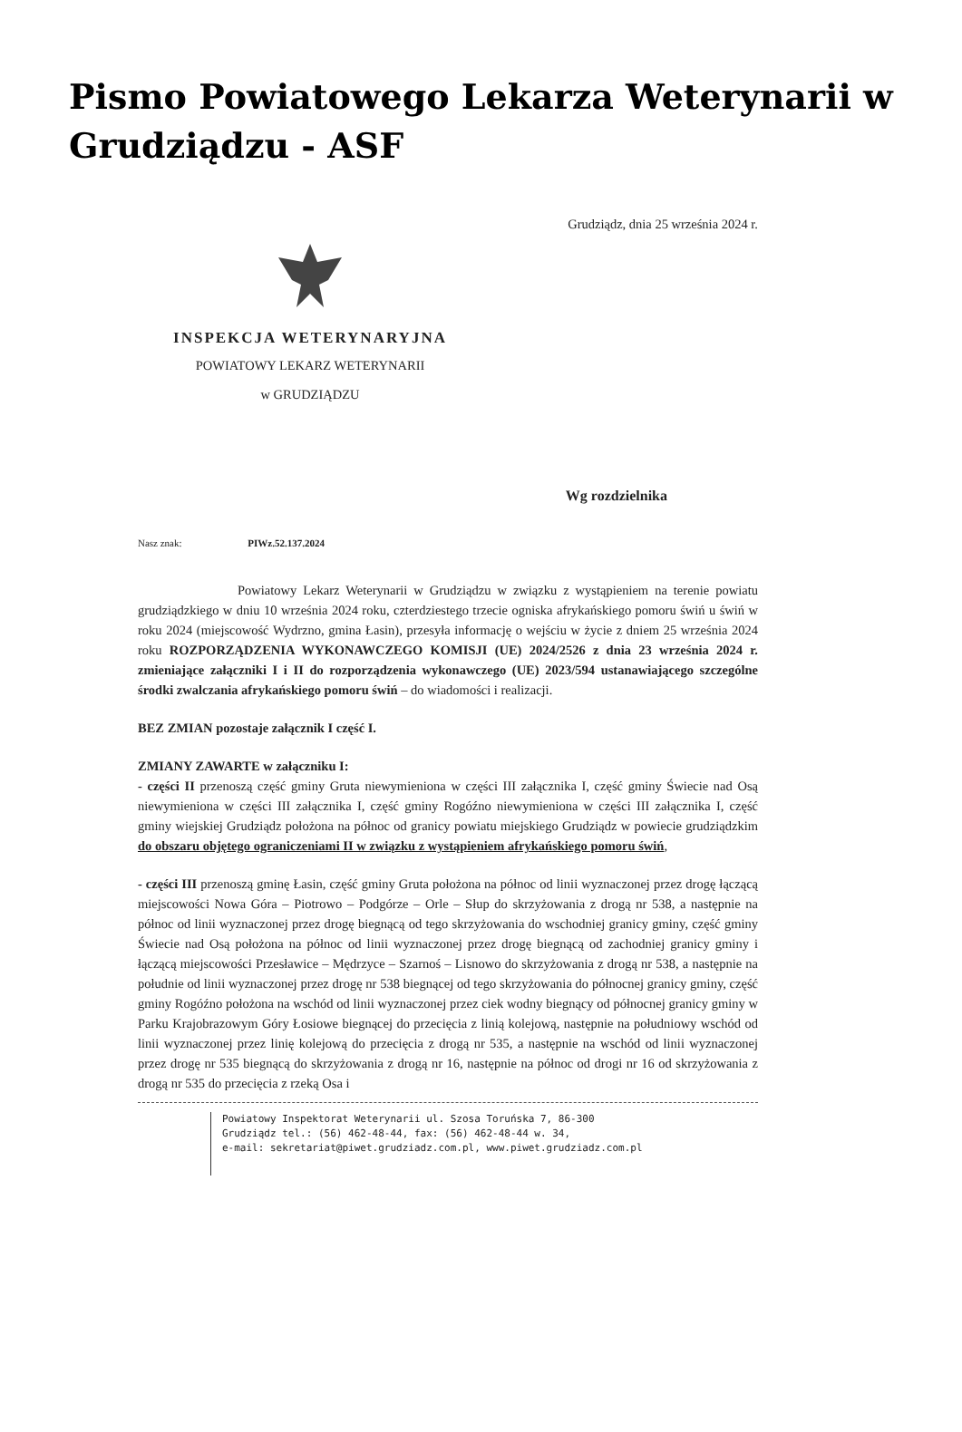Pismo Powiatowego Lekarza Weterynarii w Grudziądzu - ASF
Grudziądz, dnia 25 września 2024 r.
INSPEKCJA WETERYNARYJNA
POWIATOWY LEKARZ WETERYNARII
w GRUDZIĄDZU
Wg rozdzielnika
Nasz znak: PIWz.52.137.2024
Powiatowy Lekarz Weterynarii w Grudziądzu w związku z wystąpieniem na terenie powiatu grudziądzkiego w dniu 10 września 2024 roku, czterdziestego trzecie ogniska afrykańskiego pomoru świń u świń w roku 2024 (miejscowość Wydrzno, gmina Łasin), przesyła informację o wejściu w życie z dniem 25 września 2024 roku ROZPORZĄDZENIA WYKONAWCZEGO KOMISJI (UE) 2024/2526 z dnia 23 września 2024 r. zmieniające załączniki I i II do rozporządzenia wykonawczego (UE) 2023/594 ustanawiającego szczególne środki zwalczania afrykańskiego pomoru świń – do wiadomości i realizacji.
BEZ ZMIAN pozostaje załącznik I część I.
ZMIANY ZAWARTE w załączniku I:
- części II przenoszą część gminy Gruta niewymieniona w części III załącznika I, część gminy Świecie nad Osą niewymieniona w części III załącznika I, część gminy Rogóźno niewymieniona w części III załącznika I, część gminy wiejskiej Grudziądz położona na północ od granicy powiatu miejskiego Grudziądz w powiecie grudziądzkim do obszaru objętego ograniczeniami II w związku z wystąpieniem afrykańskiego pomoru świń,
- części III przenoszą gminę Łasin, część gminy Gruta położona na północ od linii wyznaczonej przez drogę łączącą miejscowości Nowa Góra – Piotrowo – Podgórze – Orle – Słup do skrzyżowania z drogą nr 538, a następnie na północ od linii wyznaczonej przez drogę biegnącą od tego skrzyżowania do wschodniej granicy gminy, część gminy Świecie nad Osą położona na północ od linii wyznaczonej przez drogę biegnącą od zachodniej granicy gminy i łączącą miejscowości Przesławice – Mędrzyce – Szarnoś – Lisnowo do skrzyżowania z drogą nr 538, a następnie na południe od linii wyznaczonej przez drogę nr 538 biegnącej od tego skrzyżowania do północnej granicy gminy, część gminy Rogóźno położona na wschód od linii wyznaczonej przez ciek wodny biegnący od północnej granicy gminy w Parku Krajobrazowym Góry Łosiowe biegnącej do przecięcia z linią kolejową, następnie na południowy wschód od linii wyznaczonej przez linię kolejową do przecięcia z drogą nr 535, a następnie na wschód od linii wyznaczonej przez drogę nr 535 biegnącą do skrzyżowania z drogą nr 16, następnie na północ od drogi nr 16 od skrzyżowania z drogą nr 535 do przecięcia z rzeką Osa i
Powiatowy Inspektorat Weterynarii ul. Szosa Toruńska 7, 86-300
Grudziądz tel.: (56) 462-48-44, fax: (56) 462-48-44 w. 34,
e-mail: sekretariat@piwet.grudziadz.com.pl, www.piwet.grudziadz.com.pl